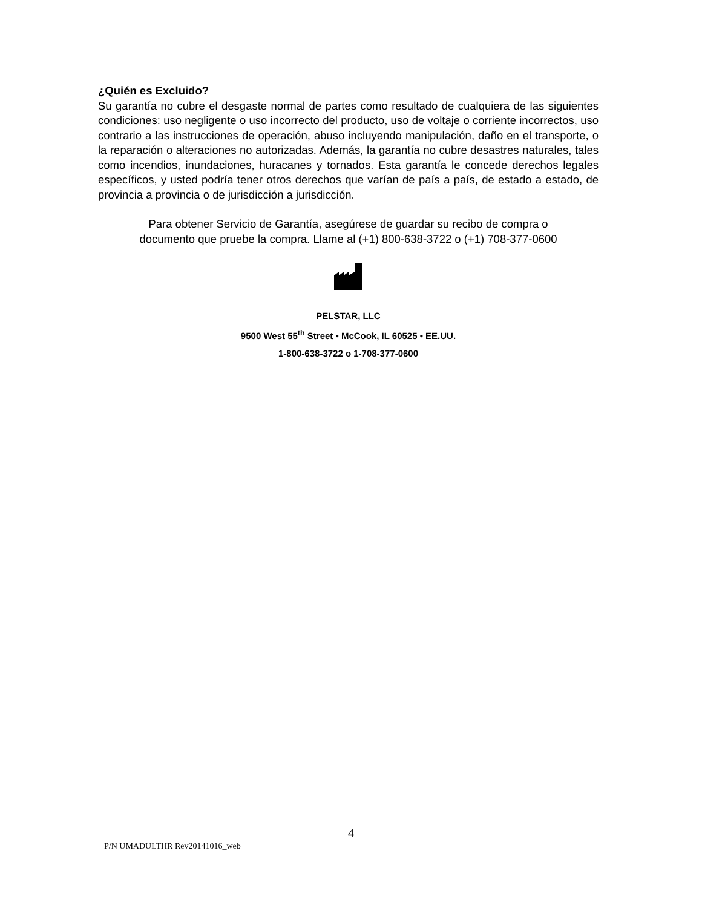¿Quién es Excluido?
Su garantía no cubre el desgaste normal de partes como resultado de cualquiera de las siguientes condiciones: uso negligente o uso incorrecto del producto, uso de voltaje o corriente incorrectos, uso contrario a las instrucciones de operación, abuso incluyendo manipulación, daño en el transporte, o la reparación o alteraciones no autorizadas. Además, la garantía no cubre desastres naturales, tales como incendios, inundaciones, huracanes y tornados. Esta garantía le concede derechos legales específicos, y usted podría tener otros derechos que varían de país a país, de estado a estado, de provincia a provincia o de jurisdicción a jurisdicción.
Para obtener Servicio de Garantía, asegúrese de guardar su recibo de compra o
documento que pruebe la compra. Llame al (+1) 800-638-3722 o (+1) 708-377-0600
PELSTAR, LLC
9500 West 55<sup>th</sup> Street • McCook, IL 60525 • EE.UU.
1-800-638-3722 o 1-708-377-0600
4
P/N UMADULTHR Rev20141016_web